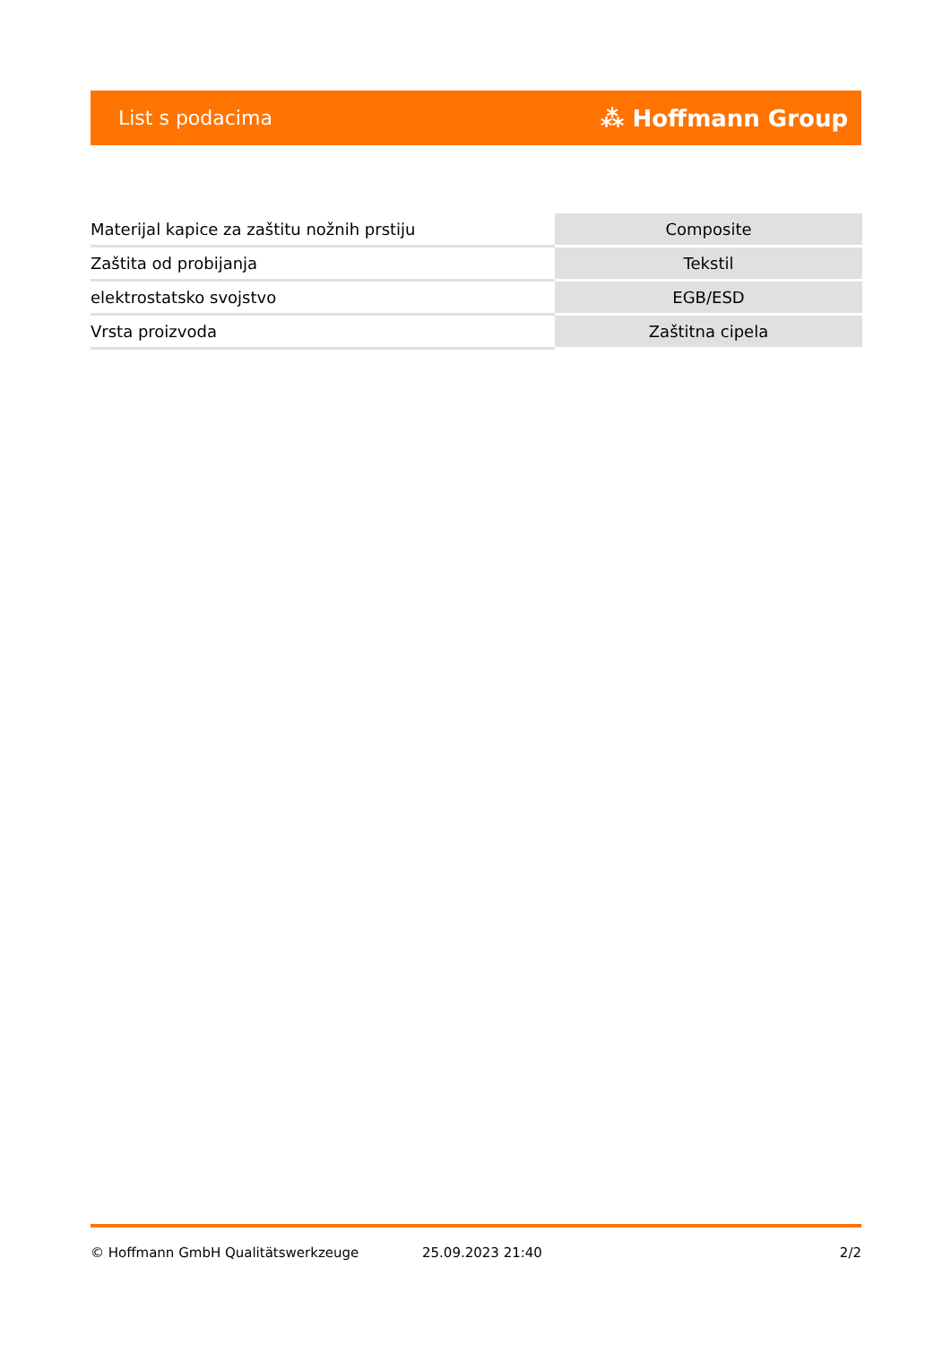List s podacima ⁂ Hoffmann Group
| Materijal kapice za zaštitu nožnih prstiju | Composite |
| Zaštita od probijanja | Tekstil |
| elektrostatsko svojstvo | EGB/ESD |
| Vrsta proizvoda | Zaštitna cipela |
© Hoffmann GmbH Qualitätswerkzeuge 25.09.2023 21:40 2/2